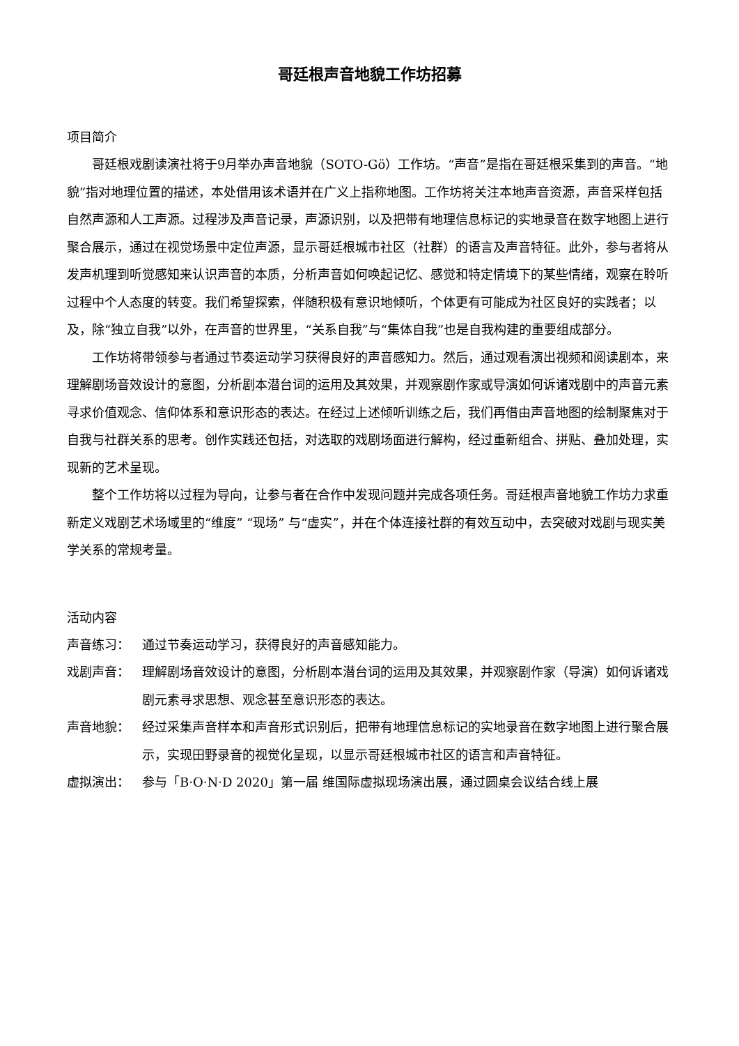哥廷根声音地貌工作坊招募
项目简介
哥廷根戏剧读演社将于9月举办声音地貌（SOTO-Gö）工作坊。“声音”是指在哥廷根采集到的声音。“地貌”指对地理位置的描述，本处借用该术语并在广义上指称地图。工作坊将关注本地声音资源，声音采样包括自然声源和人工声源。过程涉及声音记录，声源识别，以及把带有地理信息标记的实地录音在数字地图上进行聚合展示，通过在视觉场景中定位声源，显示哥廷根城市社区（社群）的语言及声音特征。此外，参与者将从发声机理到听觉感知来认识声音的本质，分析声音如何唤起记忆、感觉和特定情境下的某些情绪，观察在聆听过程中个人态度的转变。我们希望探索，伴随积极有意识地倾听，个体更有可能成为社区良好的实践者；以及，除“独立自我”以外，在声音的世界里，“关系自我”与“集体自我”也是自我构建的重要组成部分。
工作坊将带领参与者通过节奏运动学习获得良好的声音感知力。然后，通过观看演出视频和阅读剧本，来理解剧场音效设计的意图，分析剧本潜台词的运用及其效果，并观察剧作家或导演如何诉诸戏剧中的声音元素寻求价值观念、信仰体系和意识形态的表达。在经过上述倾听训练之后，我们再借由声音地图的绘制聚焦对于自我与社群关系的思考。创作实践还包括，对选取的戏剧场面进行解构，经过重新组合、拼贴、叠加处理，实现新的艺术呈现。
整个工作坊将以过程为导向，让参与者在合作中发现问题并完成各项任务。哥廷根声音地貌工作坊力求重新定义戏剧艺术场域里的“维度” “现场” 与“虚实”，并在个体连接社群的有效互动中，去突破对戏剧与现实美学关系的常规考量。
活动内容
声音练习： 通过节奏运动学习，获得良好的声音感知能力。
戏剧声音： 理解剧场音效设计的意图，分析剧本潜台词的运用及其效果，并观察剧作家（导演）如何诉诸戏剧元素寻求思想、观念甚至意识形态的表达。
声音地貌： 经过采集声音样本和声音形式识别后，把带有地理信息标记的实地录音在数字地图上进行聚合展示，实现田野录音的视觉化呈现，以显示哥廷根城市社区的语言和声音特征。
虚拟演出： 参与「B·O·N·D 2020」第一届 维国际虚拟现场演出展，通过圆桌会议结合线上展